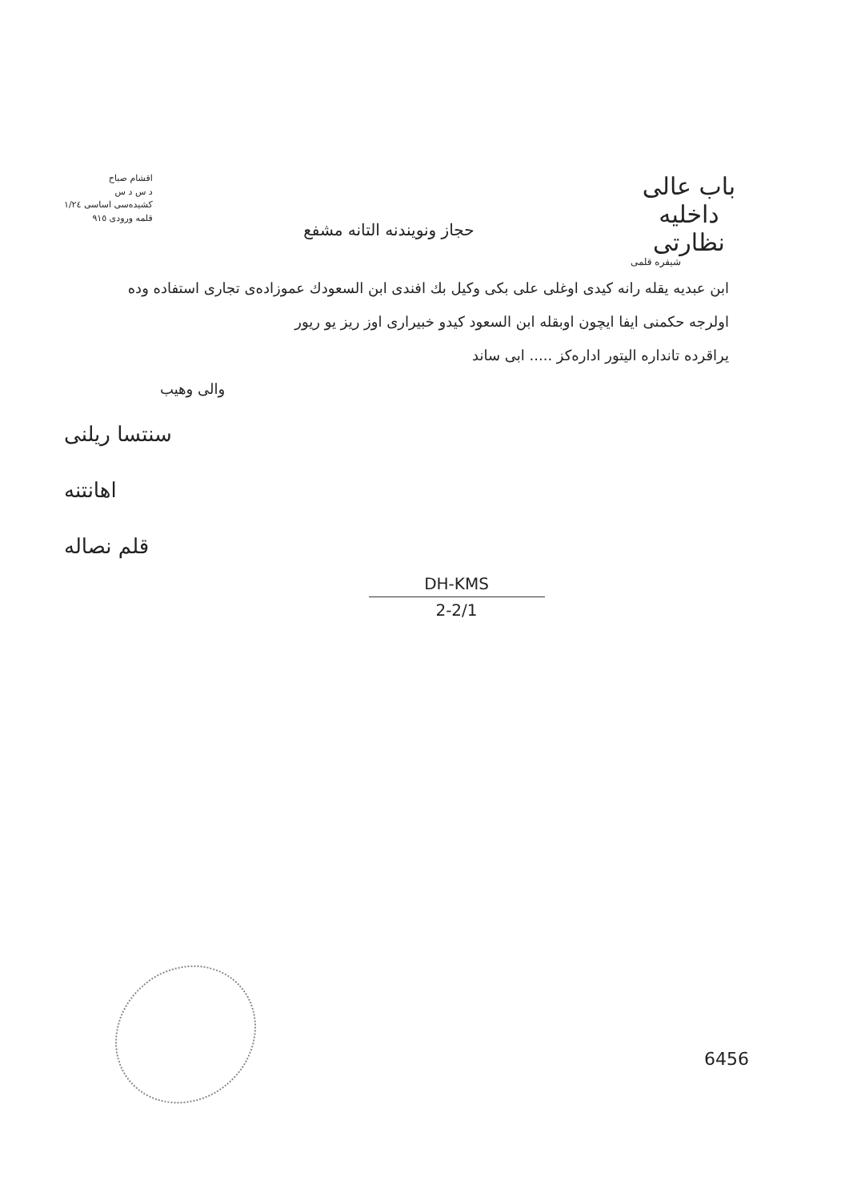اقشام صباح
د س د س
كشيده‌سى اساسى ١/٢٤
قلمه ورودى ٩١٥
حجاز ونويندنه التانه مشفع
باب عالى
داخليه نظارتى
شيفره قلمى
ابن عبديه يقله رانه كيدى اوغلى على بكى وكيل بك افندى ابن السعودك عموزاده‌ى تجارى استفاده وده
اولرجه حكمنى ايفا ايچون اوبقله ابن السعود كيدو خبيرارى اوز ريز يو ريور
يراقرده تانداره اليتور اداره‌كز ..... ابى ساند
والى وهيب
سنتسا ريلنى
اهانتنه
قلم نصاله
DH-KMS
2-2/1
6456